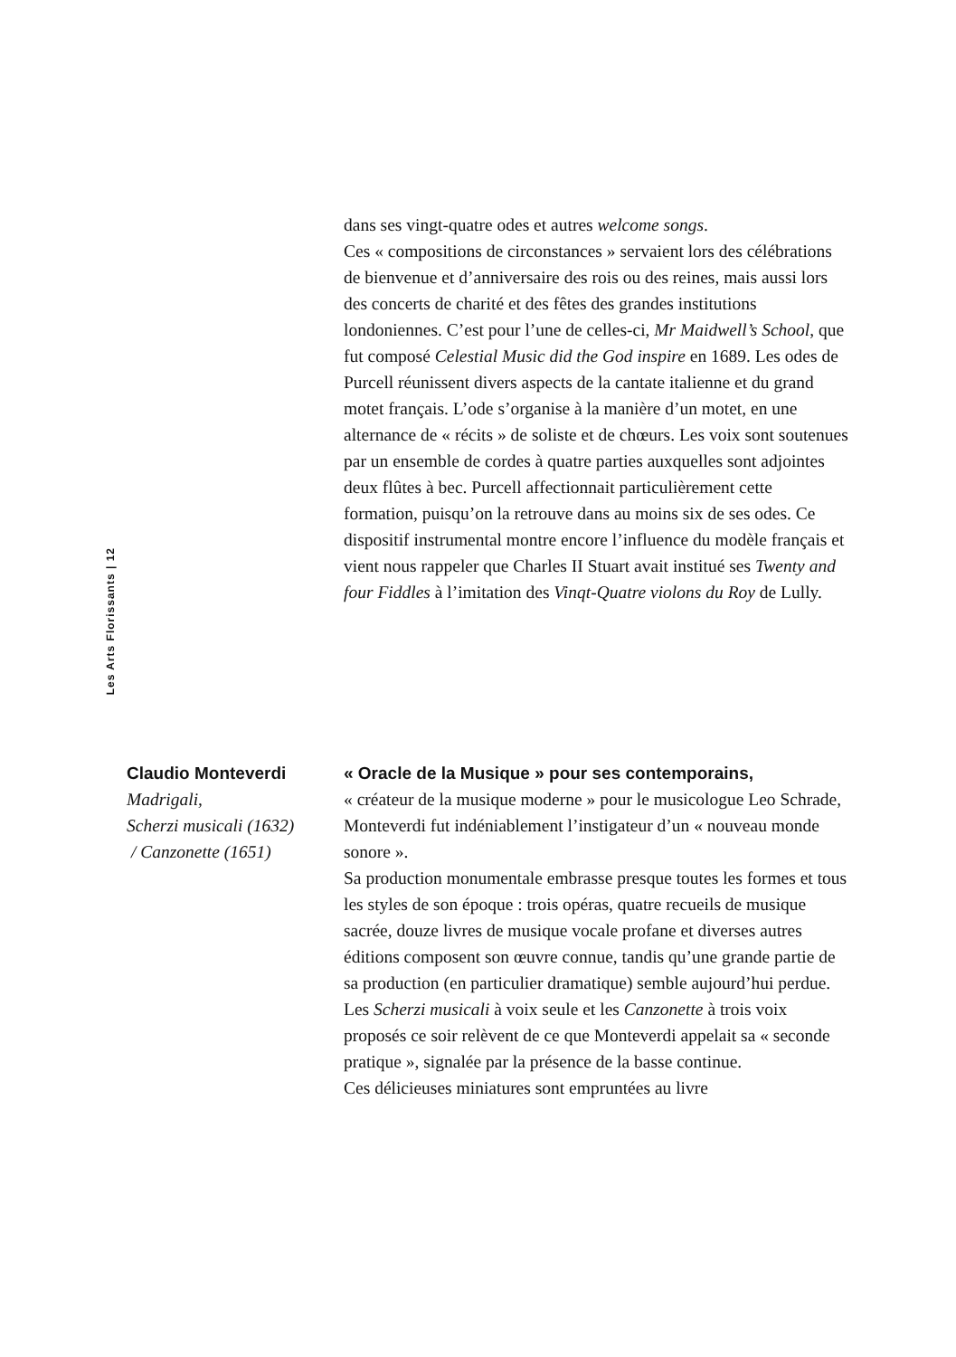dans ses vingt-quatre odes et autres welcome songs.
Ces « compositions de circonstances » servaient lors des célébrations de bienvenue et d’anniversaire des rois ou des reines, mais aussi lors des concerts de charité et des fêtes des grandes institutions londoniennes. C’est pour l’une de celles-ci, Mr Maidwell’s School, que fut composé Celestial Music did the God inspire en 1689. Les odes de Purcell réunissent divers aspects de la cantate italienne et du grand motet français. L’ode s’organise à la manière d’un motet, en une alternance de « récits » de soliste et de chœurs. Les voix sont soutenues par un ensemble de cordes à quatre parties auxquelles sont adjointes deux flûtes à bec. Purcell affectionnait particulièrement cette formation, puisqu’on la retrouve dans au moins six de ses odes. Ce dispositif instrumental montre encore l’influence du modèle français et vient nous rappeler que Charles II Stuart avait institué ses Twenty and four Fiddles à l’imitation des Vinqt-Quatre violons du Roy de Lully.
Les Arts Florissants | 12
Claudio Monteverdi
Madrigali,
Scherzi musicali (1632)
/ Canzonette (1651)
« Oracle de la Musique » pour ses contemporains,
« créateur de la musique moderne » pour le musicologue Leo Schrade, Monteverdi fut indéniablement l’instigateur d’un « nouveau monde sonore ».
Sa production monumentale embrasse presque toutes les formes et tous les styles de son époque : trois opéras, quatre recueils de musique sacrée, douze livres de musique vocale profane et diverses autres éditions composent son œuvre connue, tandis qu’une grande partie de sa production (en particulier dramatique) semble aujourd’hui perdue. Les Scherzi musicali à voix seule et les Canzonette à trois voix proposés ce soir relèvent de ce que Monteverdi appelait sa « seconde pratique », signalée par la présence de la basse continue.
Ces délicieuses miniatures sont empruntées au livre